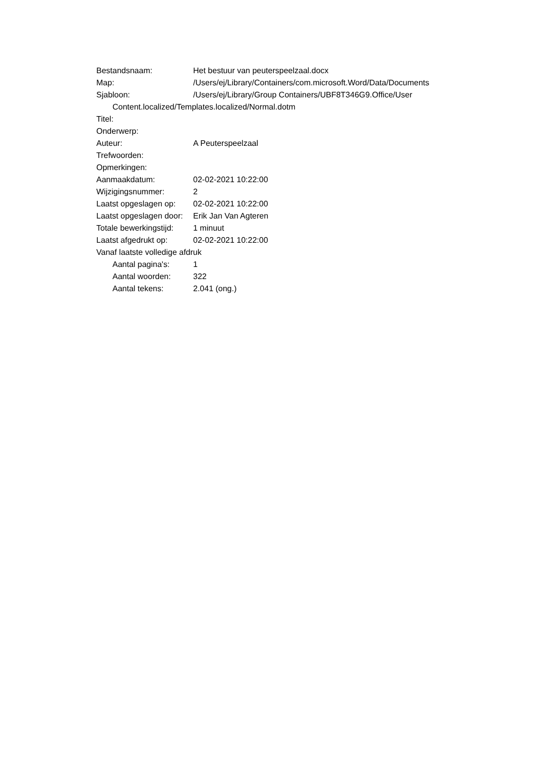Bestandsnaam: Het bestuur van peuterspeelzaal.docx
Map: /Users/ej/Library/Containers/com.microsoft.Word/Data/Documents
Sjabloon: /Users/ej/Library/Group Containers/UBF8T346G9.Office/User
Content.localized/Templates.localized/Normal.dotm
Titel:
Onderwerp:
Auteur: A Peuterspeelzaal
Trefwoorden:
Opmerkingen:
Aanmaakdatum: 02-02-2021 10:22:00
Wijzigingsnummer: 2
Laatst opgeslagen op:
02-02-2021 10:22:00
Laatst opgeslagen door:
Erik Jan Van Agteren
Totale bewerkingstijd:
1 minuut
Laatst afgedrukt op: 02-02-2021 10:22:00
Vanaf laatste volledige afdruk
Aantal pagina's: 1
Aantal woorden: 322
Aantal tekens: 2.041 (ong.)